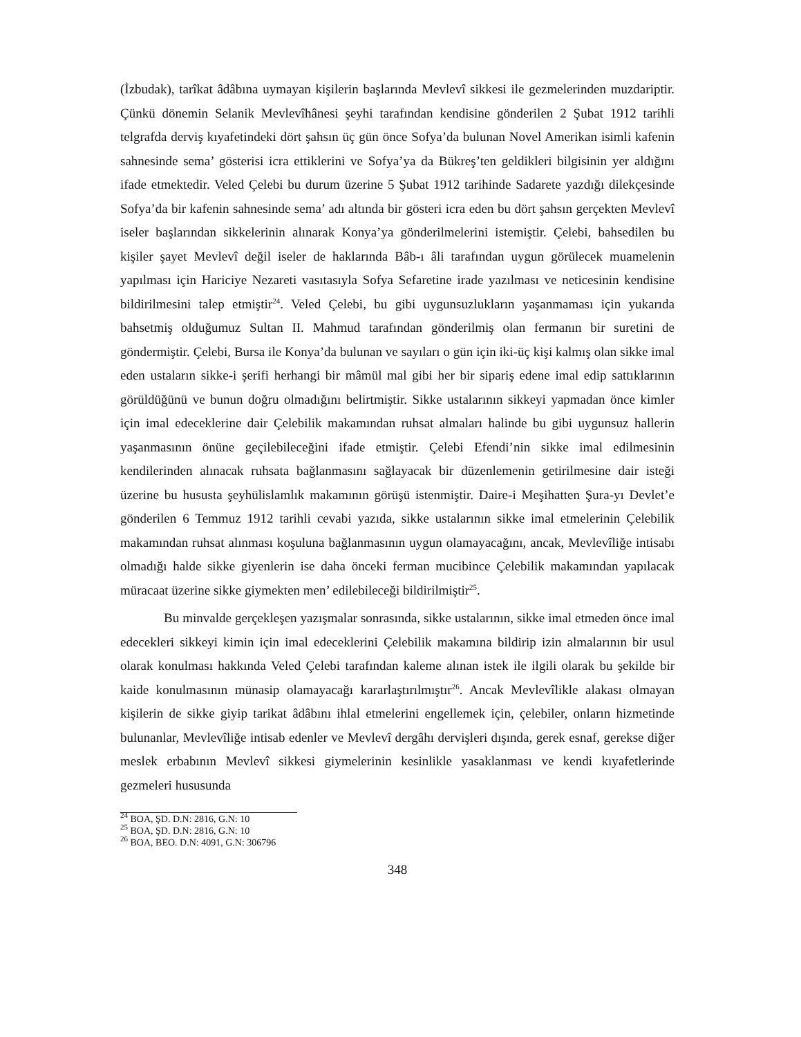(İzbudak), tarîkat âdâbına uymayan kişilerin başlarında Mevlevî sikkesi ile gezmelerinden muzdariptir. Çünkü dönemin Selanik Mevlevîhânesi şeyhi tarafından kendisine gönderilen 2 Şubat 1912 tarihli telgrafda derviş kıyafetindeki dört şahsın üç gün önce Sofya’da bulunan Novel Amerikan isimli kafenin sahnesinde sema’ gösterisi icra ettiklerini ve Sofya’ya da Bükreş’ten geldikleri bilgisinin yer aldığını ifade etmektedir. Veled Çelebi bu durum üzerine 5 Şubat 1912 tarihinde Sadarete yazdığı dilekçesinde Sofya’da bir kafenin sahnesinde sema’ adı altında bir gösteri icra eden bu dört şahsın gerçekten Mevlevî iseler başlarından sikkelerinin alınarak Konya’ya gönderilmelerini istemiştir. Çelebi, bahsedilen bu kişiler şayet Mevlevî değil iseler de haklarında Bâb-ı âli tarafından uygun görülecek muamelenin yapılması için Hariciye Nezareti vasıtasıyla Sofya Sefaretine irade yazılması ve neticesinin kendisine bildirilmesini talep etmiştir<sup>24</sup>. Veled Çelebi, bu gibi uygunsuzlukların yaşanmaması için yukarıda bahsetmiş olduğumuz Sultan II. Mahmud tarafından gönderilmiş olan fermanın bir suretini de göndermiştir. Çelebi, Bursa ile Konya’da bulunan ve sayıları o gün için iki-üç kişi kalmış olan sikke imal eden ustaların sikke-i şerifi herhangi bir mâmül mal gibi her bir sipariş edene imal edip sattıklarının görüldüğünü ve bunun doğru olmadığını belirtmiştir. Sikke ustalarının sikkeyi yapmadan önce kimler için imal edeceklerine dair Çelebilik makamından ruhsat almaları halinde bu gibi uygunsuz hallerin yaşanmasının önüne geçilebileceğini ifade etmiştir. Çelebi Efendi’nin sikke imal edilmesinin kendilerinden alınacak ruhsata bağlanmasını sağlayacak bir düzenlemenin getirilmesine dair isteği üzerine bu hususta şeyhülislamlık makamının görüşü istenmiştir. Daire-i Meşihatten Şura-yı Devlet’e gönderilen 6 Temmuz 1912 tarihli cevabi yazıda, sikke ustalarının sikke imal etmelerinin Çelebilik makamından ruhsat alınması koşuluna bağlanmasının uygun olamayacağını, ancak, Mevlevîliğe intisabı olmadığı halde sikke giyenlerin ise daha önceki ferman mucibince Çelebilik makamından yapılacak müracaat üzerine sikke giymekten men’ edilebileceği bildirilmiştir<sup>25</sup>.
Bu minvalde gerçekleşen yazışmalar sonrasında, sikke ustalarının, sikke imal etmeden önce imal edecekleri sikkeyi kimin için imal edeceklerini Çelebilik makamına bildirip izin almalarının bir usul olarak konulması hakkında Veled Çelebi tarafından kaleme alınan istek ile ilgili olarak bu şekilde bir kaide konulmasının münasip olamayacağı kararlaştırılmıştır<sup>26</sup>. Ancak Mevlevîlikle alakası olmayan kişilerin de sikke giyip tarikat âdâbını ihlal etmelerini engellemek için, çelebiler, onların hizmetinde bulunanlar, Mevlevîliğe intisab edenler ve Mevlevî dergâhı dervişleri dışında, gerek esnaf, gerekse diğer meslek erbabının Mevlevî sikkesi giymelerinin kesinlikle yasaklanması ve kendi kıyafetlerinde gezmeleri hususunda
<sup>24</sup> BOA, ŞD. D.N: 2816, G.N: 10
<sup>25</sup> BOA, ŞD. D.N: 2816, G.N: 10
<sup>26</sup> BOA, BEO. D.N: 4091, G.N: 306796
348